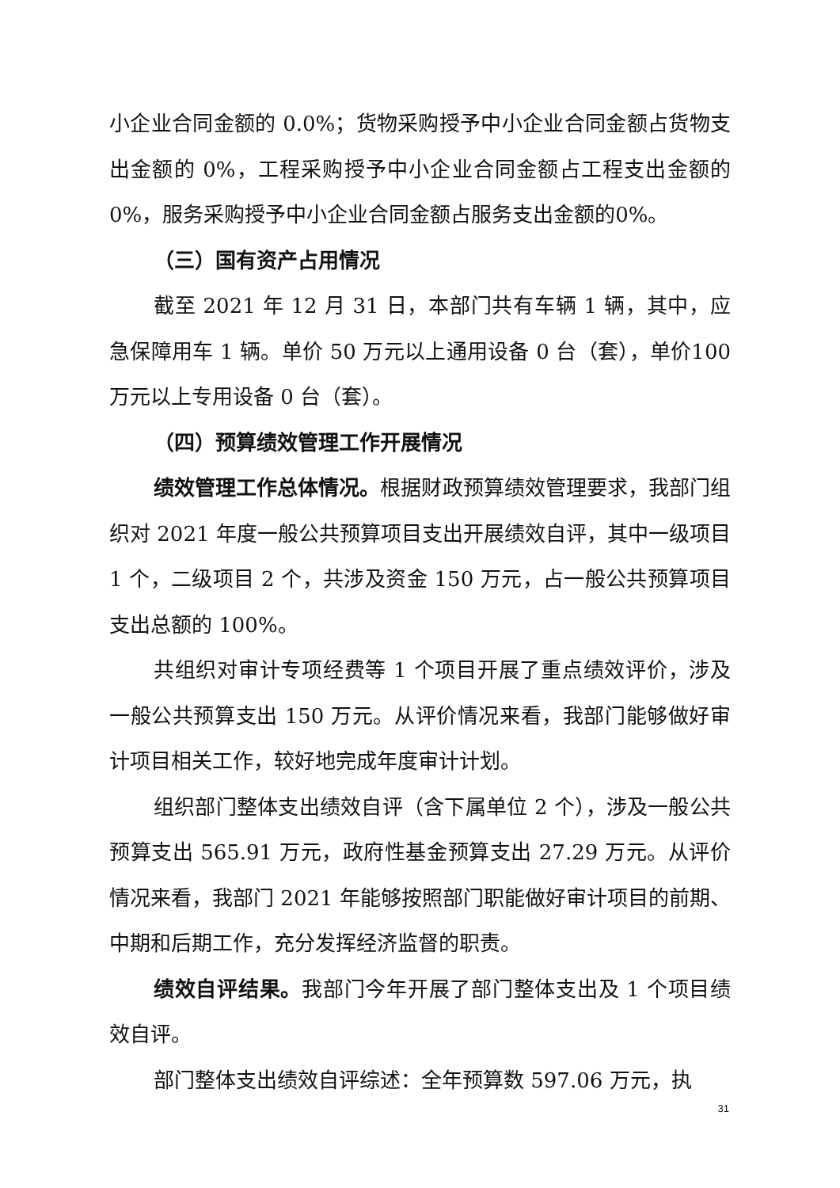小企业合同金额的 0.0%；货物采购授予中小企业合同金额占货物支出金额的 0%，工程采购授予中小企业合同金额占工程支出金额的 0%，服务采购授予中小企业合同金额占服务支出金额的0%。
（三）国有资产占用情况
截至 2021 年 12 月 31 日，本部门共有车辆 1 辆，其中，应急保障用车 1 辆。单价 50 万元以上通用设备 0 台（套），单价100 万元以上专用设备 0 台（套）。
（四）预算绩效管理工作开展情况
绩效管理工作总体情况。根据财政预算绩效管理要求，我部门组织对 2021 年度一般公共预算项目支出开展绩效自评，其中一级项目 1 个，二级项目 2 个，共涉及资金 150 万元，占一般公共预算项目支出总额的 100%。
共组织对审计专项经费等 1 个项目开展了重点绩效评价，涉及一般公共预算支出 150 万元。从评价情况来看，我部门能够做好审计项目相关工作，较好地完成年度审计计划。
组织部门整体支出绩效自评（含下属单位 2 个），涉及一般公共预算支出 565.91 万元，政府性基金预算支出 27.29 万元。从评价情况来看，我部门 2021 年能够按照部门职能做好审计项目的前期、中期和后期工作，充分发挥经济监督的职责。
绩效自评结果。我部门今年开展了部门整体支出及 1 个项目绩效自评。
部门整体支出绩效自评综述：全年预算数 597.06 万元，执
31